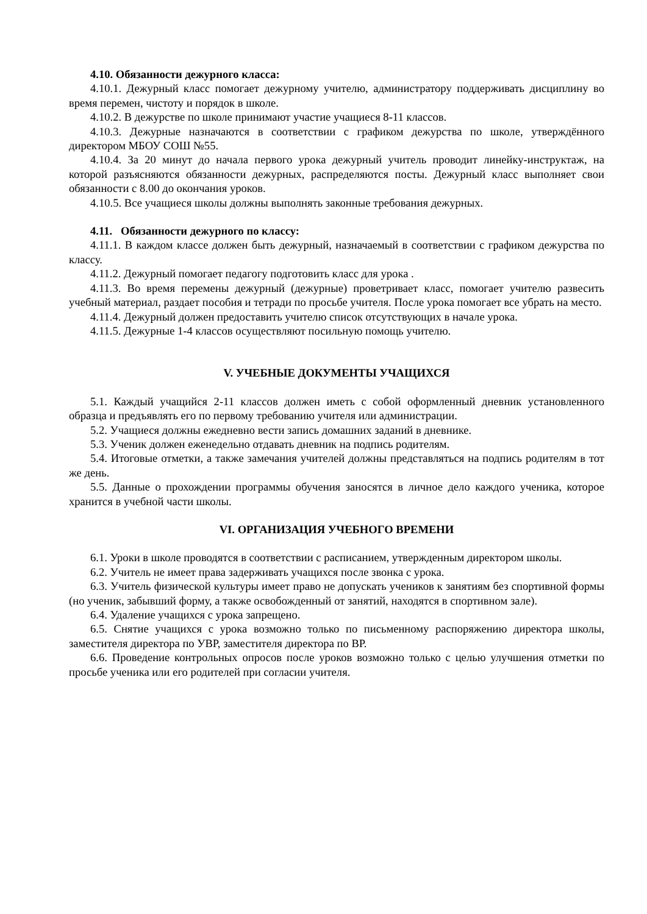4.10. Обязанности дежурного класса:
4.10.1. Дежурный класс помогает дежурному учителю, администратору поддерживать дисциплину во время перемен, чистоту и порядок в школе.
4.10.2. В дежурстве по школе принимают участие учащиеся 8-11 классов.
4.10.3. Дежурные назначаются в соответствии с графиком дежурства по школе, утверждённого директором МБОУ СОШ №55.
4.10.4. За 20 минут до начала первого урока дежурный учитель проводит линейку-инструктаж, на которой разъясняются обязанности дежурных, распределяются посты. Дежурный класс выполняет свои обязанности с 8.00 до окончания уроков.
4.10.5. Все учащиеся школы должны выполнять законные требования дежурных.
4.11. Обязанности дежурного по классу:
4.11.1. В каждом классе должен быть дежурный, назначаемый в соответствии с графиком дежурства по классу.
4.11.2. Дежурный помогает педагогу подготовить класс для урока .
4.11.3. Во время перемены дежурный (дежурные) проветривает класс, помогает учителю развесить учебный материал, раздает пособия и тетради по просьбе учителя. После урока помогает все убрать на место.
4.11.4. Дежурный должен предоставить учителю список отсутствующих в начале урока.
4.11.5. Дежурные 1-4 классов осуществляют посильную помощь учителю.
V. УЧЕБНЫЕ ДОКУМЕНТЫ УЧАЩИХСЯ
5.1. Каждый учащийся 2-11 классов должен иметь с собой оформленный дневник установленного образца и предъявлять его по первому требованию учителя или администрации.
5.2. Учащиеся должны ежедневно вести запись домашних заданий в дневнике.
5.3. Ученик должен еженедельно отдавать дневник на подпись родителям.
5.4. Итоговые отметки, а также замечания учителей должны представляться на подпись родителям в тот же день.
5.5. Данные о прохождении программы обучения заносятся в личное дело каждого ученика, которое хранится в учебной части школы.
VI. ОРГАНИЗАЦИЯ УЧЕБНОГО ВРЕМЕНИ
6.1. Уроки в школе проводятся в соответствии с расписанием, утвержденным директором школы.
6.2. Учитель не имеет права задерживать учащихся после звонка с урока.
6.3. Учитель физической культуры имеет право не допускать учеников к занятиям без спортивной формы (но ученик, забывший форму, а также освобожденный от занятий, находятся в спортивном зале).
6.4. Удаление учащихся с урока запрещено.
6.5. Снятие учащихся с урока возможно только по письменному распоряжению директора школы, заместителя директора по УВР, заместителя директора по ВР.
6.6. Проведение контрольных опросов после уроков возможно только с целью улучшения отметки по просьбе ученика или его родителей при согласии учителя.